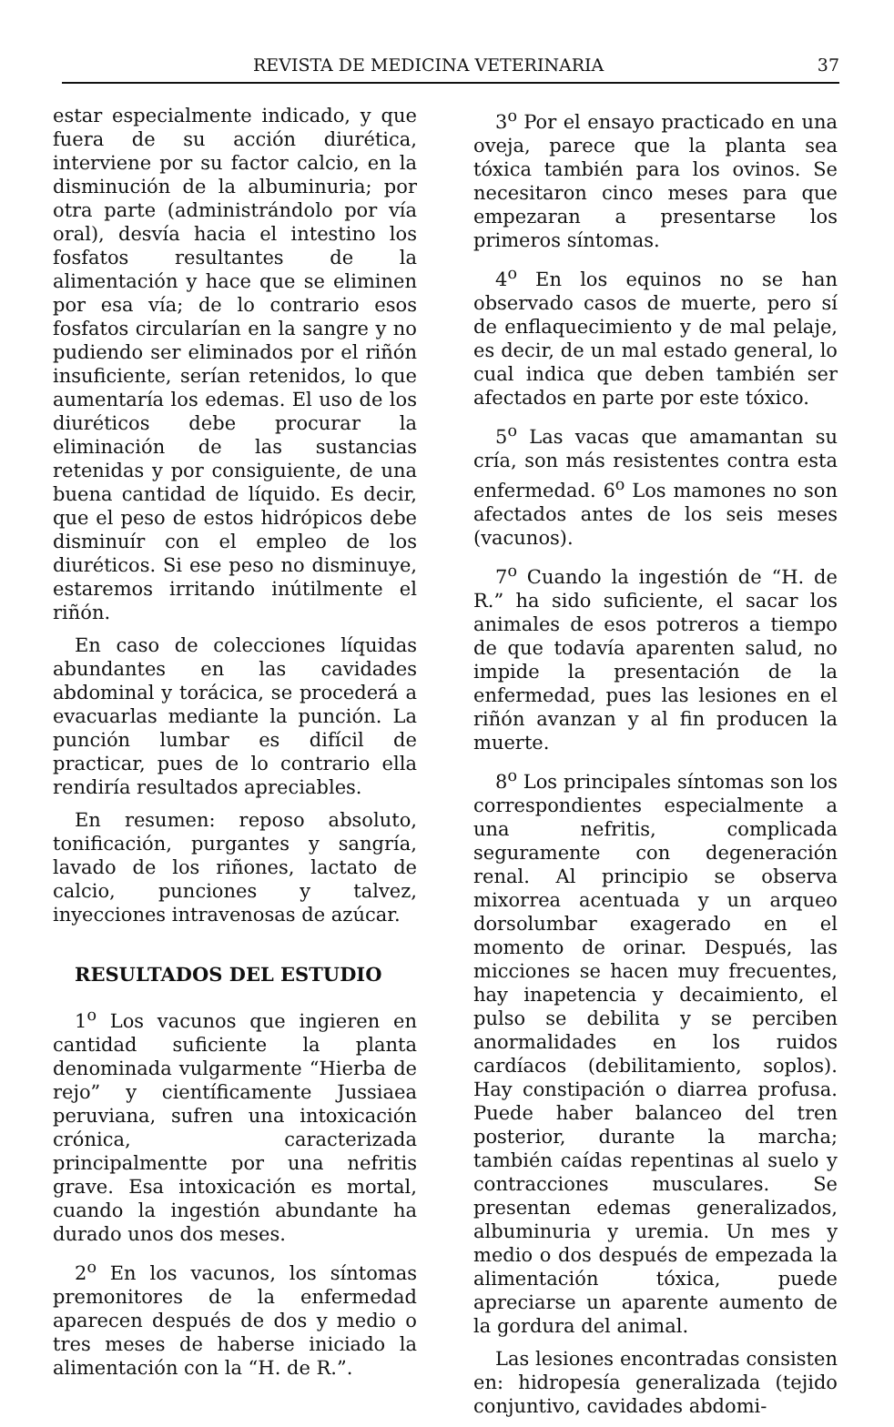REVISTA DE MEDICINA VETERINARIA 37
estar especialmente indicado, y que fuera de su acción diurética, interviene por su factor calcio, en la disminución de la albuminuria; por otra parte (administrándolo por vía oral), desvía hacia el intestino los fosfatos resultantes de la alimentación y hace que se eliminen por esa vía; de lo contrario esos fosfatos circularían en la sangre y no pudiendo ser eliminados por el riñón insuficiente, serían retenidos, lo que aumentaría los edemas. El uso de los diuréticos debe procurar la eliminación de las sustancias retenidas y por consiguiente, de una buena cantidad de líquido. Es decir, que el peso de estos hidrópicos debe disminuír con el empleo de los diuréticos. Si ese peso no disminuye, estaremos irritando inútilmente el riñón.
En caso de colecciones líquidas abundantes en las cavidades abdominal y torácica, se procederá a evacuarlas mediante la punción. La punción lumbar es difícil de practicar, pues de lo contrario ella rendiría resultados apreciables.
En resumen: reposo absoluto, tonificación, purgantes y sangría, lavado de los riñones, lactato de calcio, punciones y talvez, inyecciones intravenosas de azúcar.
RESULTADOS DEL ESTUDIO
1<sup>o</sup> Los vacunos que ingieren en cantidad suficiente la planta denominada vulgarmente “Hierba de rejo” y científicamente Jussiaea peruviana, sufren una intoxicación crónica, caracterizada principalmentte por una nefritis grave. Esa intoxicación es mortal, cuando la ingestión abundante ha durado unos dos meses.
2<sup>o</sup> En los vacunos, los síntomas premonitores de la enfermedad aparecen después de dos y medio o tres meses de haberse iniciado la alimentación con la “H. de R.”.
3<sup>o</sup> Por el ensayo practicado en una oveja, parece que la planta sea tóxica también para los ovinos. Se necesitaron cinco meses para que empezaran a presentarse los primeros síntomas.
4<sup>o</sup> En los equinos no se han observado casos de muerte, pero sí de enflaquecimiento y de mal pelaje, es decir, de un mal estado general, lo cual indica que deben también ser afectados en parte por este tóxico.
5<sup>o</sup> Las vacas que amamantan su cría, son más resistentes contra esta enfermedad. 6<sup>o</sup> Los mamones no son afectados antes de los seis meses (vacunos).
7<sup>o</sup> Cuando la ingestión de “H. de R.” ha sido suficiente, el sacar los animales de esos potreros a tiempo de que todavía aparenten salud, no impide la presentación de la enfermedad, pues las lesiones en el riñón avanzan y al fin producen la muerte.
8<sup>o</sup> Los principales síntomas son los correspondientes especialmente a una nefritis, complicada seguramente con degeneración renal. Al principio se observa mixorrea acentuada y un arqueo dorsolumbar exagerado en el momento de orinar. Después, las micciones se hacen muy frecuentes, hay inapetencia y decaimiento, el pulso se debilita y se perciben anormalidades en los ruidos cardíacos (debilitamiento, soplos). Hay constipación o diarrea profusa. Puede haber balanceo del tren posterior, durante la marcha; también caídas repentinas al suelo y contracciones musculares. Se presentan edemas generalizados, albuminuria y uremia. Un mes y medio o dos después de empezada la alimentación tóxica, puede apreciarse un aparente aumento de la gordura del animal.
Las lesiones encontradas consisten en: hidropesía generalizada (tejido conjuntivo, cavidades abdomi-